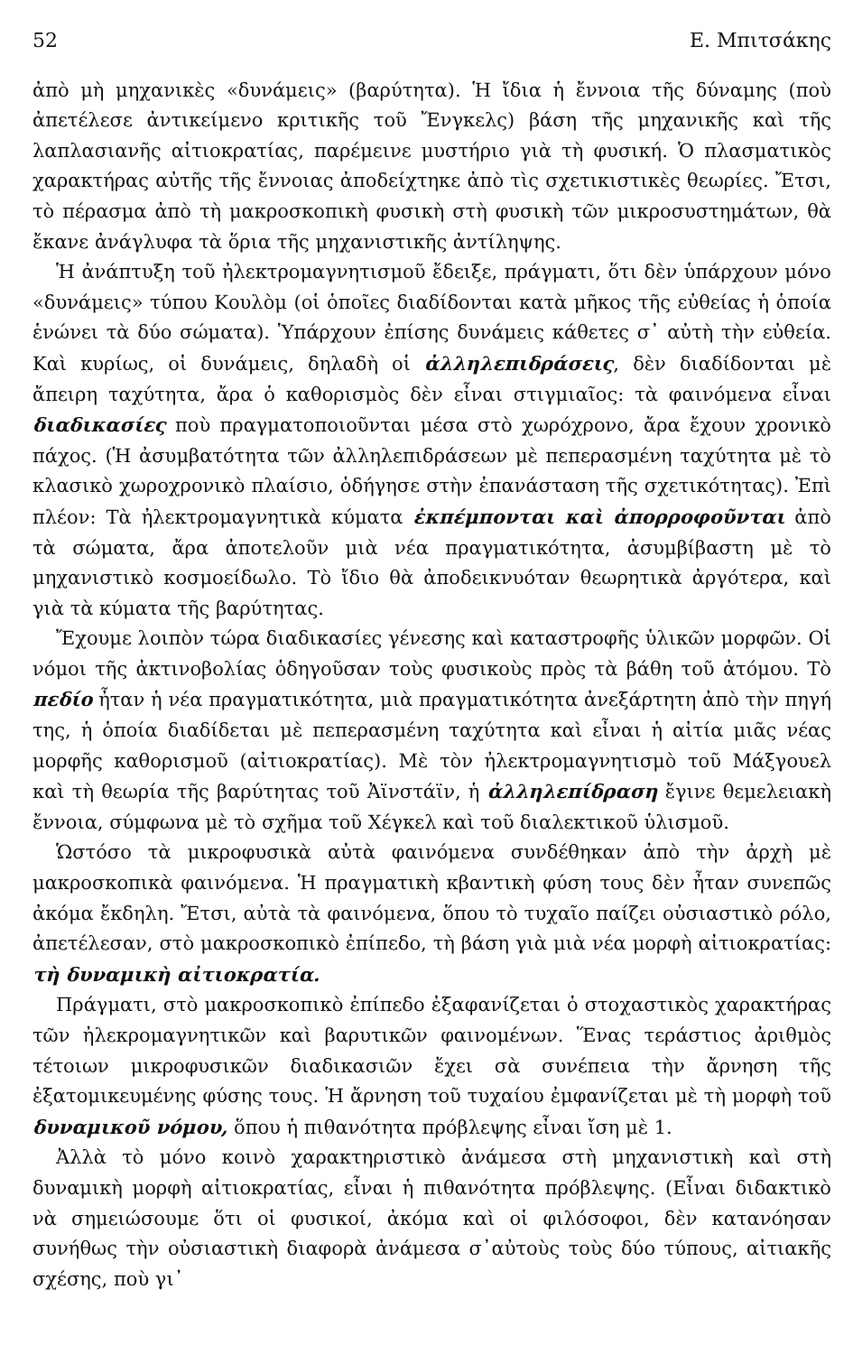52 Ε. Μπιτσάκης
ἀπὸ μὴ μηχανικὲς «δυνάμεις» (βαρύτητα). Ἡ ἴδια ἡ ἔννοια τῆς δύναμης (ποὺ ἀπετέλεσε ἀντικείμενο κριτικῆς τοῦ Ἔνγκελς) βάση τῆς μηχανικῆς καὶ τῆς λαπλασιανῆς αἰτιοκρατίας, παρέμεινε μυστήριο γιὰ τὴ φυσική. Ὁ πλασματικὸς χαρακτήρας αὐτῆς τῆς ἔννοιας ἀποδείχτηκε ἀπὸ τὶς σχετικιστικὲς θεωρίες. Ἔτσι, τὸ πέρασμα ἀπὸ τὴ μακροσκοπικὴ φυσικὴ στὴ φυσικὴ τῶν μικροσυστημάτων, θὰ ἔκανε ἀνάγλυφα τὰ ὅρια τῆς μηχανιστικῆς ἀντίληψης.
Ἡ ἀνάπτυξη τοῦ ἠλεκτρομαγνητισμοῦ ἔδειξε, πράγματι, ὅτι δὲν ὑπάρχουν μόνο «δυνάμεις» τύπου Κουλὸμ (οἱ ὁποῖες διαδίδονται κατὰ μῆκος τῆς εὐθείας ἡ ὁποία ἑνώνει τὰ δύο σώματα). Ὑπάρχουν ἐπίσης δυνάμεις κάθετες σ᾿ αὐτὴ τὴν εὐθεία. Καὶ κυρίως, οἱ δυνάμεις, δηλαδὴ οἱ ἀλληλεπιδράσεις, δὲν διαδίδονται μὲ ἄπειρη ταχύτητα, ἄρα ὁ καθορισμὸς δὲν εἶναι στιγμιαῖος: τὰ φαινόμενα εἶναι διαδικασίες ποὺ πραγματοποιοῦνται μέσα στὸ χωρόχρονο, ἄρα ἔχουν χρονικὸ πάχος. (Ἡ ἀσυμβατότητα τῶν ἀλληλεπιδράσεων μὲ πεπερασμένη ταχύτητα μὲ τὸ κλασικὸ χωροχρονικὸ πλαίσιο, ὁδήγησε στὴν ἐπανάσταση τῆς σχετικότητας). Ἐπὶ πλέον: Τὰ ἠλεκτρομαγνητικὰ κύματα ἐκπέμπονται καὶ ἀπορροφοῦνται ἀπὸ τὰ σώματα, ἄρα ἀποτελοῦν μιὰ νέα πραγματικότητα, ἀσυμβίβαστη μὲ τὸ μηχανιστικὸ κοσμοείδωλο. Τὸ ἴδιο θὰ ἀποδεικνυόταν θεωρητικὰ ἀργότερα, καὶ γιὰ τὰ κύματα τῆς βαρύτητας.
Ἔχουμε λοιπὸν τώρα διαδικασίες γένεσης καὶ καταστροφῆς ὑλικῶν μορφῶν. Οἱ νόμοι τῆς ἀκτινοβολίας ὁδηγοῦσαν τοὺς φυσικοὺς πρὸς τὰ βάθη τοῦ ἀτόμου. Τὸ πεδίο ἦταν ἡ νέα πραγματικότητα, μιὰ πραγματικότητα ἀνεξάρτητη ἀπὸ τὴν πηγή της, ἡ ὁποία διαδίδεται μὲ πεπερασμένη ταχύτητα καὶ εἶναι ἡ αἰτία μιᾶς νέας μορφῆς καθορισμοῦ (αἰτιοκρατίας). Μὲ τὸν ἠλεκτρομαγνητισμὸ τοῦ Μάξγουελ καὶ τὴ θεωρία τῆς βαρύτητας τοῦ Ἀϊνστάϊν, ἡ ἀλληλεπίδραση ἔγινε θεμελειακὴ ἔννοια, σύμφωνα μὲ τὸ σχῆμα τοῦ Χέγκελ καὶ τοῦ διαλεκτικοῦ ὑλισμοῦ.
Ὡστόσο τὰ μικροφυσικὰ αὐτὰ φαινόμενα συνδέθηκαν ἀπὸ τὴν ἀρχὴ μὲ μακροσκοπικὰ φαινόμενα. Ἡ πραγματικὴ κβαντικὴ φύση τους δὲν ἦταν συνεπῶς ἀκόμα ἔκδηλη. Ἔτσι, αὐτὰ τὰ φαινόμενα, ὅπου τὸ τυχαῖο παίζει οὐσιαστικὸ ρόλο, ἀπετέλεσαν, στὸ μακροσκοπικὸ ἐπίπεδο, τὴ βάση γιὰ μιὰ νέα μορφὴ αἰτιοκρατίας: τὴ δυναμικὴ αἰτιοκρατία.
Πράγματι, στὸ μακροσκοπικὸ ἐπίπεδο ἐξαφανίζεται ὁ στοχαστικὸς χαρακτήρας τῶν ἠλεκρομαγνητικῶν καὶ βαρυτικῶν φαινομένων. Ἕνας τεράστιος ἀριθμὸς τέτοιων μικροφυσικῶν διαδικασιῶν ἔχει σὰ συνέπεια τὴν ἄρνηση τῆς ἐξατομικευμένης φύσης τους. Ἡ ἄρνηση τοῦ τυχαίου ἐμφανίζεται μὲ τὴ μορφὴ τοῦ δυναμικοῦ νόμου, ὅπου ἡ πιθανότητα πρόβλεψης εἶναι ἴση μὲ 1.
Ἀλλὰ τὸ μόνο κοινὸ χαρακτηριστικὸ ἀνάμεσα στὴ μηχανιστικὴ καὶ στὴ δυναμικὴ μορφὴ αἰτιοκρατίας, εἶναι ἡ πιθανότητα πρόβλεψης. (Εἶναι διδακτικὸ νὰ σημειώσουμε ὅτι οἱ φυσικοί, ἀκόμα καὶ οἱ φιλόσοφοι, δὲν κατανόησαν συνήθως τὴν οὐσιαστικὴ διαφορὰ ἀνάμεσα σ᾿αὐτοὺς τοὺς δύο τύπους, αἰτιακῆς σχέσης, ποὺ γι᾿